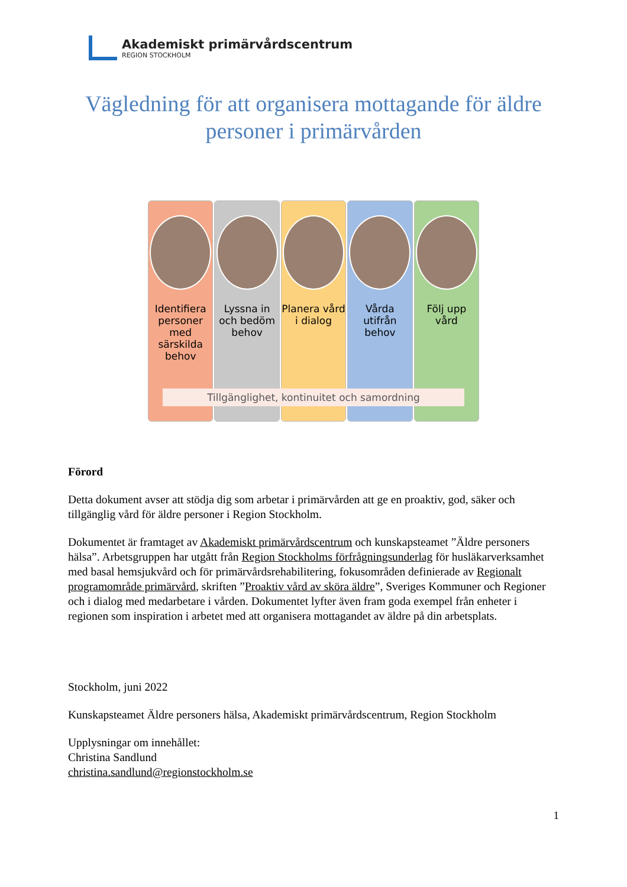Akademiskt primärvårdscentrum
REGION STOCKHOLM
Vägledning för att organisera mottagande för äldre personer i primärvården
Identifiera personer med särskilda behov
Lyssna in och bedöm behov Planera vård i dialog Vårda utifrån behov Följ upp vård
Tillgänglighet, kontinuitet och samordning
Förord
Detta dokument avser att stödja dig som arbetar i primärvården att ge en proaktiv, god, säker och tillgänglig vård för äldre personer i Region Stockholm.
Dokumentet är framtaget av Akademiskt primärvårdscentrum och kunskapsteamet ”Äldre personers hälsa”. Arbetsgruppen har utgått från Region Stockholms förfrågningsunderlag för husläkarverksamhet med basal hemsjukvård och för primärvårdsrehabilitering, fokusområden definierade av Regionalt programområde primärvård, skriften ”Proaktiv vård av sköra äldre”, Sveriges Kommuner och Regioner och i dialog med medarbetare i vården. Dokumentet lyfter även fram goda exempel från enheter i regionen som inspiration i arbetet med att organisera mottagandet av äldre på din arbetsplats.
Stockholm, juni 2022
Kunskapsteamet Äldre personers hälsa, Akademiskt primärvårdscentrum, Region Stockholm
Upplysningar om innehållet:
Christina Sandlund
christina.sandlund@regionstockholm.se
1